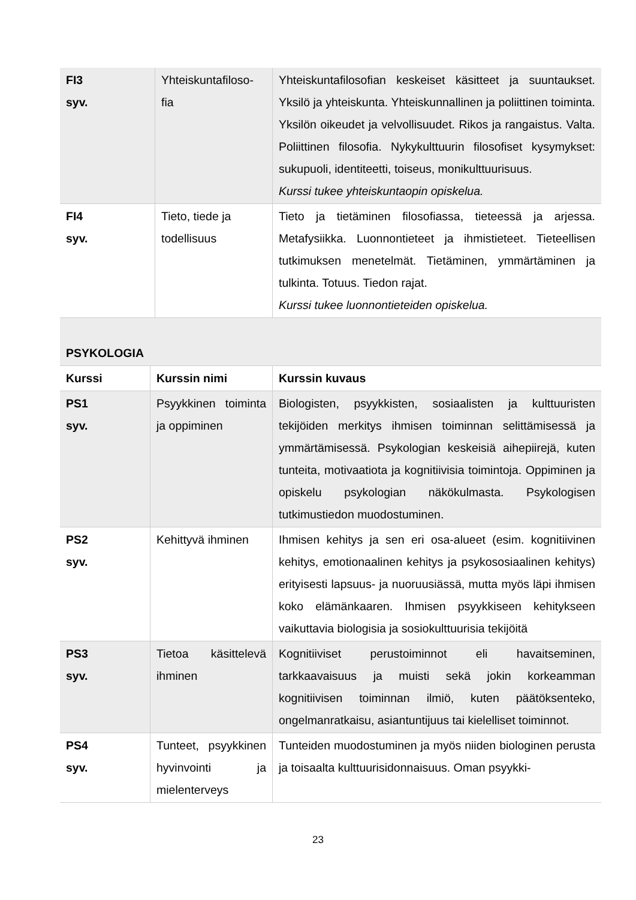| FI3 syv. | Yhteiskuntafiloso- fia | Yhteiskuntafilosofian keskeiset käsitteet ja suuntaukset. Yksilö ja yhteiskunta. Yhteiskunnallinen ja poliittinen toiminta. Yksilön oikeudet ja velvollisuudet. Rikos ja rangaistus. Valta. Poliittinen filosofia. Nykykulttuurin filosofiset kysymykset: sukupuoli, identiteetti, toiseus, monikulttuurisuus. Kurssi tukee yhteiskuntaopin opiskelua. |
| FI4 syv. | Tieto, tiede ja todellisuus | Tieto ja tietäminen filosofiassa, tieteessä ja arjessa. Metafysiikka. Luonnontieteet ja ihmistieteet. Tieteellisen tutkimuksen menetelmät. Tietäminen, ymmärtäminen ja tulkinta. Totuus. Tiedon rajat. Kurssi tukee luonnontieteiden opiskelua. |
| PSYKOLOGIA | | |
| Kurssi | Kurssin nimi | Kurssin kuvaus |
| PS1 syv. | Psyykkinen toiminta ja oppiminen | Biologisten, psyykkisten, sosiaalisten ja kulttuuristen tekijöiden merkitys ihmisen toiminnan selittämisessä ja ymmärtämisessä. Psykologian keskeisiä aihepiirejä, kuten tunteita, motivaatiota ja kognitiivisia toimintoja. Oppiminen ja opiskelu psykologian näkökulmasta. Psykologisen tutkimustiedon muodostuminen. |
| PS2 syv. | Kehittyvä ihminen | Ihmisen kehitys ja sen eri osa-alueet (esim. kognitiivinen kehitys, emotionaalinen kehitys ja psykososiaalinen kehitys) erityisesti lapsuus- ja nuoruusiässä, mutta myös läpi ihmisen koko elämänkaaren. Ihmisen psyykkiseen kehitykseen vaikuttavia biologisia ja sosiokulttuurisia tekijöitä |
| PS3 syv. | Tietoa käsittelevä ihminen | Kognitiiviset perustoiminnot eli havaitseminen, tarkkaavaisuus ja muisti sekä jokin korkeamman kognitiivisen toiminnan ilmiö, kuten päätöksenteko, ongelmanratkaisu, asiantuntijuus tai kielelliset toiminnot. |
| PS4 syv. | Tunteet, psyykkinen hyvinvointi ja mielenterveys | Tunteiden muodostuminen ja myös niiden biologinen perusta ja toisaalta kulttuurisidonnaisuus. Oman psyykki- |
23